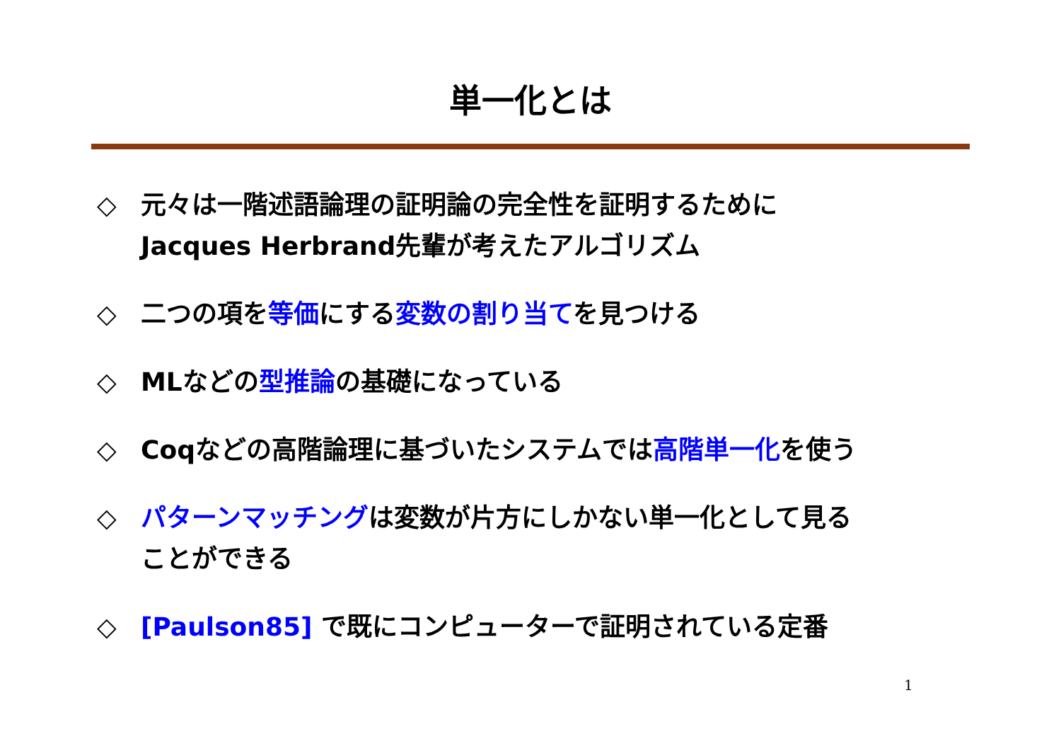単一化とは
◇ 元々は一階述語論理の証明論の完全性を証明するために
Jacques Herbrand先輩が考えたアルゴリズム
◇ 二つの項を等価にする変数の割り当てを見つける
◇ MLなどの型推論の基礎になっている
◇ Coqなどの高階論理に基づいたシステムでは高階単一化を使う
◇ パターンマッチングは変数が片方にしかない単一化として見る
ことができる
◇ [Paulson85] で既にコンピューターで証明されている定番
1